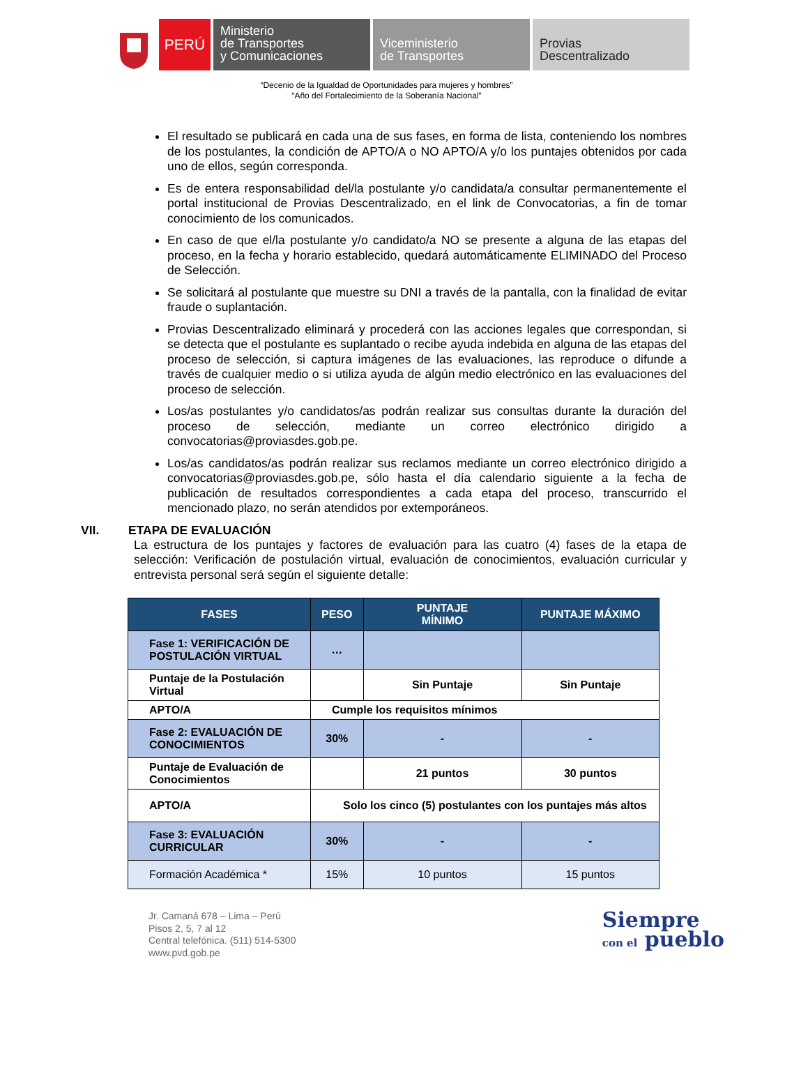PERÚ
Ministerio
de Transportes
y Comunicaciones
Viceministerio
de Transportes
Provias
Descentralizado
“Decenio de la Igualdad de Oportunidades para mujeres y hombres”
“Año del Fortalecimiento de la Soberanía Nacional”
El resultado se publicará en cada una de sus fases, en forma de lista, conteniendo los nombres de los postulantes, la condición de APTO/A o NO APTO/A y/o los puntajes obtenidos por cada uno de ellos, según corresponda.
Es de entera responsabilidad del/la postulante y/o candidata/a consultar permanentemente el portal institucional de Provias Descentralizado, en el link de Convocatorias, a fin de tomar conocimiento de los comunicados.
En caso de que el/la postulante y/o candidato/a NO se presente a alguna de las etapas del proceso, en la fecha y horario establecido, quedará automáticamente ELIMINADO del Proceso de Selección.
Se solicitará al postulante que muestre su DNI a través de la pantalla, con la finalidad de evitar fraude o suplantación.
Provias Descentralizado eliminará y procederá con las acciones legales que correspondan, si se detecta que el postulante es suplantado o recibe ayuda indebida en alguna de las etapas del proceso de selección, si captura imágenes de las evaluaciones, las reproduce o difunde a través de cualquier medio o si utiliza ayuda de algún medio electrónico en las evaluaciones del proceso de selección.
Los/as postulantes y/o candidatos/as podrán realizar sus consultas durante la duración del proceso de selección, mediante un correo electrónico dirigido a convocatorias@proviasdes.gob.pe.
Los/as candidatos/as podrán realizar sus reclamos mediante un correo electrónico dirigido a convocatorias@proviasdes.gob.pe, sólo hasta el día calendario siguiente a la fecha de publicación de resultados correspondientes a cada etapa del proceso, transcurrido el mencionado plazo, no serán atendidos por extemporáneos.
VII. ETAPA DE EVALUACIÓN
La estructura de los puntajes y factores de evaluación para las cuatro (4) fases de la etapa de selección: Verificación de postulación virtual, evaluación de conocimientos, evaluación curricular y entrevista personal será según el siguiente detalle:
| FASES | PESO | PUNTAJE MÍNIMO | PUNTAJE MÁXIMO |
| --- | --- | --- | --- |
| Fase 1: VERIFICACIÓN DE POSTULACIÓN VIRTUAL | … | | |
| Puntaje de la Postulación Virtual | | Sin Puntaje | Sin Puntaje |
| APTO/A | Cumple los requisitos mínimos | | |
| Fase 2: EVALUACIÓN DE CONOCIMIENTOS | 30% | - | - |
| Puntaje de Evaluación de Conocimientos | | 21 puntos | 30 puntos |
| APTO/A | Solo los cinco (5) postulantes con los puntajes más altos | | |
| Fase 3: EVALUACIÓN CURRICULAR | 30% | - | - |
| Formación Académica * | 15% | 10 puntos | 15 puntos |
Jr. Camaná 678 – Lima – Perú
Pisos 2, 5, 7 al 12
Central telefónica. (511) 514-5300
www.pvd.gob.pe
Siempre
con el pueblo